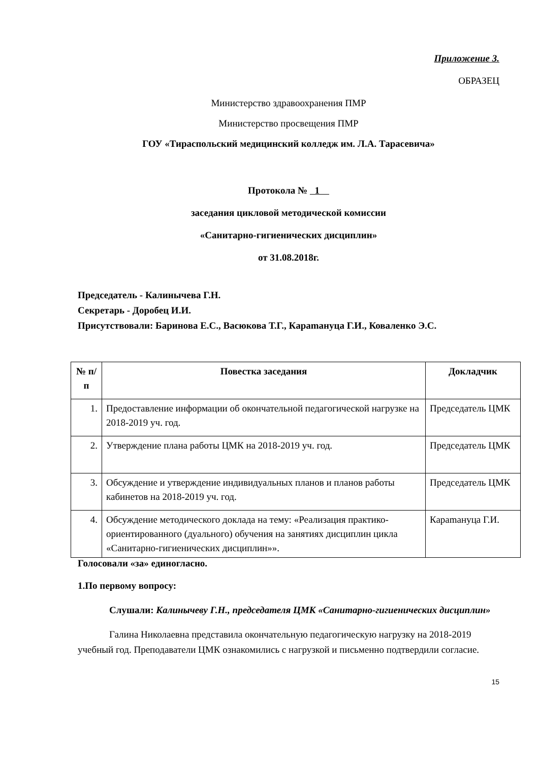Приложение 3.
ОБРАЗЕЦ
Министерство здравоохранения ПМР
Министерство просвещения ПМР
ГОУ «Тираспольский медицинский колледж им. Л.А. Тарасевича»
Протокола № 1
заседания цикловой методической комиссии
«Санитарно-гигиенических дисциплин»
от 31.08.2018г.
Председатель - Калинычева Г.Н.
Секретарь - Доробец И.И.
Присутствовали: Баринова Е.С., Васюкова Т.Г., Караmануца Г.И., Коваленко Э.С.
| № п/п | Повестка заседания | Докладчик |
| --- | --- | --- |
| 1. | Предоставление информации об окончательной педагогической нагрузке на 2018-2019 уч. год. | Председатель ЦМК |
| 2. | Утверждение плана работы ЦМК на 2018-2019 уч. год. | Председатель ЦМК |
| 3. | Обсуждение и утверждение индивидуальных планов и планов работы кабинетов на 2018-2019 уч. год. | Председатель ЦМК |
| 4. | Обсуждение методического доклада на тему: «Реализация практико-ориентированного (дуального) обучения на занятиях дисциплин цикла «Санитарно-гигиенических дисциплин»». | Караmануца Г.И. |
Голосовали «за» единогласно.
1.По первому вопросу:
Слушали: Калинычеву Г.Н., председателя ЦМК «Санитарно-гигиенических дисциплин»
Галина Николаевна представила окончательную педагогическую нагрузку на 2018-2019 учебный год. Преподаватели ЦМК ознакомились с нагрузкой и письменно подтвердили согласие.
15